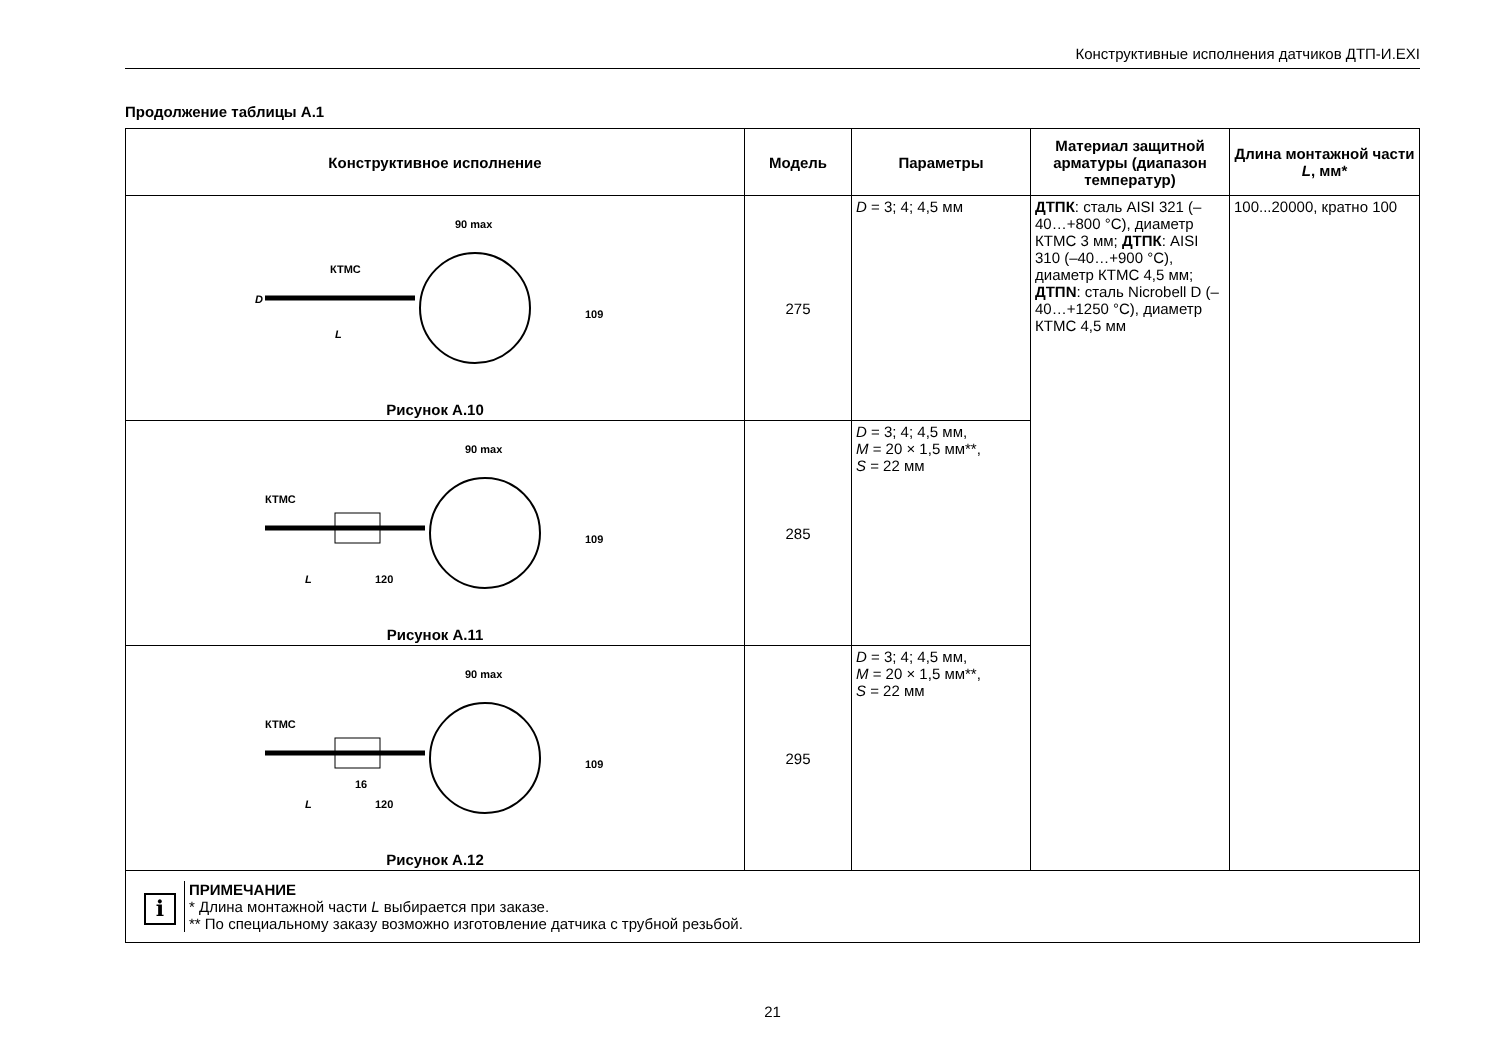Конструктивные исполнения датчиков ДТП-И.EXI
Продолжение таблицы А.1
| Конструктивное исполнение | Модель | Параметры | Материал защитной арматуры (диапазон температур) | Длина монтажной части L , мм* |
| --- | --- | --- | --- | --- |
| 90 max КТМС L 109 D Рисунок А.10 | 275 | D = 3; 4; 4,5 мм | ДТПК : сталь AISI 321 (–40…+800 °С), диаметр КТМС 3 мм; ДТПК : AISI 310 (–40…+900 °С), диаметр КТМС 4,5 мм; ДТПN : сталь Nicrobell D (–40…+1250 °С), диаметр КТМС 4,5 мм | 100...20000, кратно 100 |
| 90 max КТМС L 120 109 Рисунок А.11 | 285 | D = 3; 4; 4,5 мм, M = 20 × 1,5 мм**, S = 22 мм | | |
| 90 max КТМС 16 L 120 109 Рисунок А.12 | 295 | D = 3; 4; 4,5 мм, M = 20 × 1,5 мм**, S = 22 мм | | |
| i ПРИМЕЧАНИЕ * Длина монтажной части L выбирается при заказе. ** По специальному заказу возможно изготовление датчика с трубной резьбой. | | | | |
21